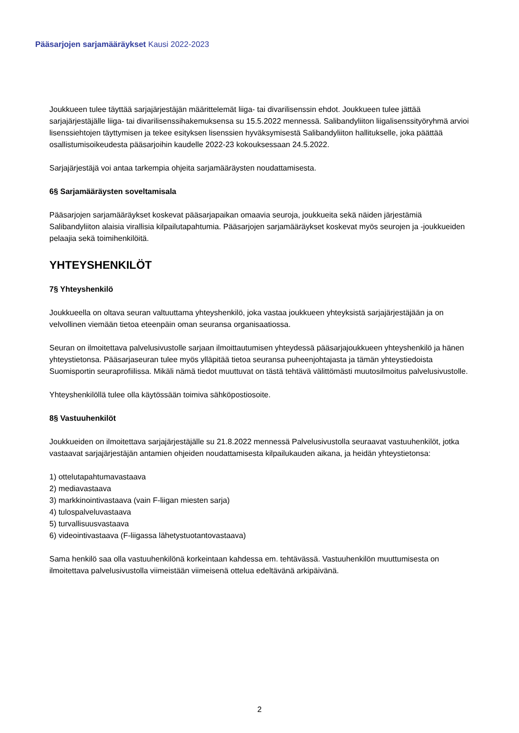Pääsarjojen sarjamääräykset Kausi 2022-2023
Joukkueen tulee täyttää sarjajärjestäjän määrittelemät liiga- tai divarilisenssin ehdot. Joukkueen tulee jättää sarjajärjestäjälle liiga- tai divarilisenssihakemuksensa su 15.5.2022 mennessä. Salibandyliiton liigalisenssityöryhmä arvioi lisenssiehtojen täyttymisen ja tekee esityksen lisenssien hyväksymisestä Salibandyliiton hallitukselle, joka päättää osallistumisoikeudesta pääsarjoihin kaudelle 2022-23 kokouksessaan 24.5.2022.
Sarjajärjestäjä voi antaa tarkempia ohjeita sarjamääräysten noudattamisesta.
6§ Sarjamääräysten soveltamisala
Pääsarjojen sarjamääräykset koskevat pääsarjapaikan omaavia seuroja, joukkueita sekä näiden järjestämiä Salibandyliiton alaisia virallisia kilpailutapahtumia. Pääsarjojen sarjamääräykset koskevat myös seurojen ja -joukkueiden pelaajia sekä toimihenkilöitä.
YHTEYSHENKILÖT
7§ Yhteyshenkilö
Joukkueella on oltava seuran valtuuttama yhteyshenkilö, joka vastaa joukkueen yhteyksistä sarjajärjestäjään ja on velvollinen viemään tietoa eteenpäin oman seuransa organisaatiossa.
Seuran on ilmoitettava palvelusivustolle sarjaan ilmoittautumisen yhteydessä pääsarjajoukkueen yhteyshenkilö ja hänen yhteystietonsa. Pääsarjaseuran tulee myös ylläpitää tietoa seuransa puheenjohtajasta ja tämän yhteystiedoista Suomisportin seuraprofiilissa. Mikäli nämä tiedot muuttuvat on tästä tehtävä välittömästi muutosilmoitus palvelusivustolle.
Yhteyshenkilöllä tulee olla käytössään toimiva sähköpostiosoite.
8§ Vastuuhenkilöt
Joukkueiden on ilmoitettava sarjajärjestäjälle su 21.8.2022 mennessä Palvelusivustolla seuraavat vastuuhenkilöt, jotka vastaavat sarjajärjestäjän antamien ohjeiden noudattamisesta kilpailukauden aikana, ja heidän yhteystietonsa:
1) ottelutapahtumavastaava
2) mediavastaava
3) markkinointivastaava (vain F-liigan miesten sarja)
4) tulospalveluvastaava
5) turvallisuusvastaava
6) videointivastaava (F-liigassa lähetystuotantovastaava)
Sama henkilö saa olla vastuuhenkilönä korkeintaan kahdessa em. tehtävässä. Vastuuhenkilön muuttumisesta on ilmoitettava palvelusivustolla viimeistään viimeisenä ottelua edeltävänä arkipäivänä.
2